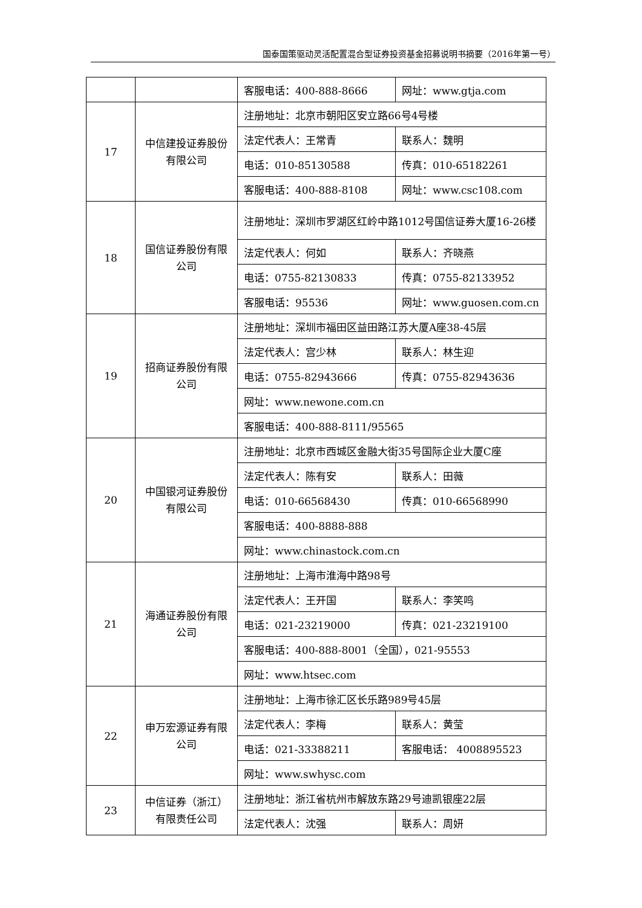国泰国策驱动灵活配置混合型证券投资基金招募说明书摘要（2016年第一号）
| | | 客服电话：400-888-8666 | 网址：www.gtja.com |
| 17 | 中信建投证券股份有限公司 | 注册地址：北京市朝阳区安立路66号4号楼 | |
| | | 法定代表人：王常青 | 联系人：魏明 |
| | | 电话：010-85130588 | 传真：010-65182261 |
| | | 客服电话：400-888-8108 | 网址：www.csc108.com |
| 18 | 国信证券股份有限公司 | 注册地址：深圳市罗湖区红岭中路1012号国信证券大厦16-26楼 | |
| | | 法定代表人：何如 | 联系人：齐晓燕 |
| | | 电话：0755-82130833 | 传真：0755-82133952 |
| | | 客服电话：95536 | 网址：www.guosen.com.cn |
| 19 | 招商证券股份有限公司 | 注册地址：深圳市福田区益田路江苏大厦A座38-45层 | |
| | | 法定代表人：宫少林 | 联系人：林生迎 |
| | | 电话：0755-82943666 | 传真：0755-82943636 |
| | | 网址：www.newone.com.cn | |
| | | 客服电话：400-888-8111/95565 | |
| 20 | 中国银河证券股份有限公司 | 注册地址：北京市西城区金融大街35号国际企业大厦C座 | |
| | | 法定代表人：陈有安 | 联系人：田薇 |
| | | 电话：010-66568430 | 传真：010-66568990 |
| | | 客服电话：400-8888-888 | |
| | | 网址：www.chinastock.com.cn | |
| 21 | 海通证券股份有限公司 | 注册地址：上海市淮海中路98号 | |
| | | 法定代表人：王开国 | 联系人：李笑鸣 |
| | | 电话：021-23219000 | 传真：021-23219100 |
| | | 客服电话：400-888-8001（全国），021-95553 | |
| | | 网址：www.htsec.com | |
| 22 | 申万宏源证券有限公司 | 注册地址：上海市徐汇区长乐路989号45层 | |
| | | 法定代表人：李梅 | 联系人：黄莹 |
| | | 电话：021-33388211 | 客服电话： 4008895523 |
| | | 网址：www.swhysc.com | |
| 23 | 中信证券（浙江）有限责任公司 | 注册地址：浙江省杭州市解放东路29号迪凯银座22层 | |
| | | 法定代表人：沈强 | 联系人：周妍 |